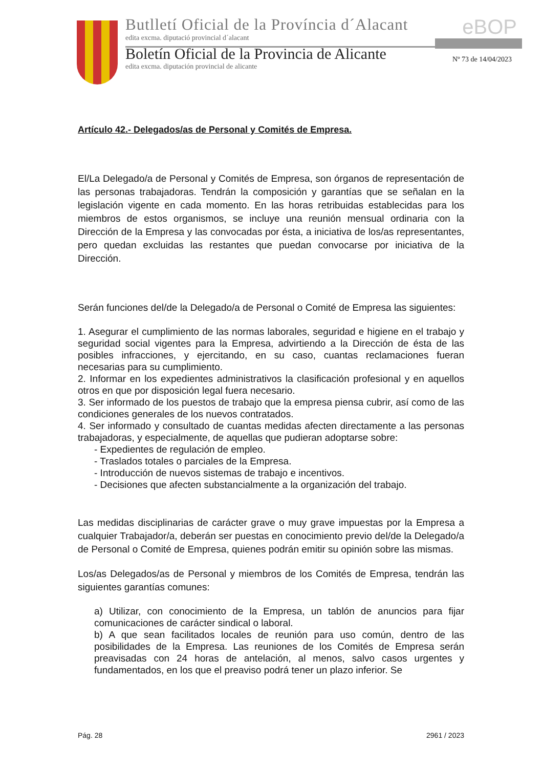Butlletí Oficial de la Província d´Alacant
edita excma. diputació provincial d´alacant
Boletín Oficial de la Provincia de Alicante
edita excma. diputación provincial de alicante
eBOP
Nº 73 de 14/04/2023
Artículo 42.- Delegados/as de Personal y Comités de Empresa.
El/La Delegado/a de Personal y Comités de Empresa, son órganos de representación de las personas trabajadoras. Tendrán la composición y garantías que se señalan en la legislación vigente en cada momento. En las horas retribuidas establecidas para los miembros de estos organismos, se incluye una reunión mensual ordinaria con la Dirección de la Empresa y las convocadas por ésta, a iniciativa de los/as representantes, pero quedan excluidas las restantes que puedan convocarse por iniciativa de la Dirección.
Serán funciones del/de la Delegado/a de Personal o Comité de Empresa las siguientes:
1. Asegurar el cumplimiento de las normas laborales, seguridad e higiene en el trabajo y seguridad social vigentes para la Empresa, advirtiendo a la Dirección de ésta de las posibles infracciones, y ejercitando, en su caso, cuantas reclamaciones fueran necesarias para su cumplimiento.
2. Informar en los expedientes administrativos la clasificación profesional y en aquellos otros en que por disposición legal fuera necesario.
3. Ser informado de los puestos de trabajo que la empresa piensa cubrir, así como de las condiciones generales de los nuevos contratados.
4. Ser informado y consultado de cuantas medidas afecten directamente a las personas trabajadoras, y especialmente, de aquellas que pudieran adoptarse sobre:
- Expedientes de regulación de empleo.
- Traslados totales o parciales de la Empresa.
- Introducción de nuevos sistemas de trabajo e incentivos.
- Decisiones que afecten substancialmente a la organización del trabajo.
Las medidas disciplinarias de carácter grave o muy grave impuestas por la Empresa a cualquier Trabajador/a, deberán ser puestas en conocimiento previo del/de la Delegado/a de Personal o Comité de Empresa, quienes podrán emitir su opinión sobre las mismas.
Los/as Delegados/as de Personal y miembros de los Comités de Empresa, tendrán las siguientes garantías comunes:
a) Utilizar, con conocimiento de la Empresa, un tablón de anuncios para fijar comunicaciones de carácter sindical o laboral.
b) A que sean facilitados locales de reunión para uso común, dentro de las posibilidades de la Empresa. Las reuniones de los Comités de Empresa serán preavisadas con 24 horas de antelación, al menos, salvo casos urgentes y fundamentados, en los que el preaviso podrá tener un plazo inferior. Se
Pág. 28 2961 / 2023